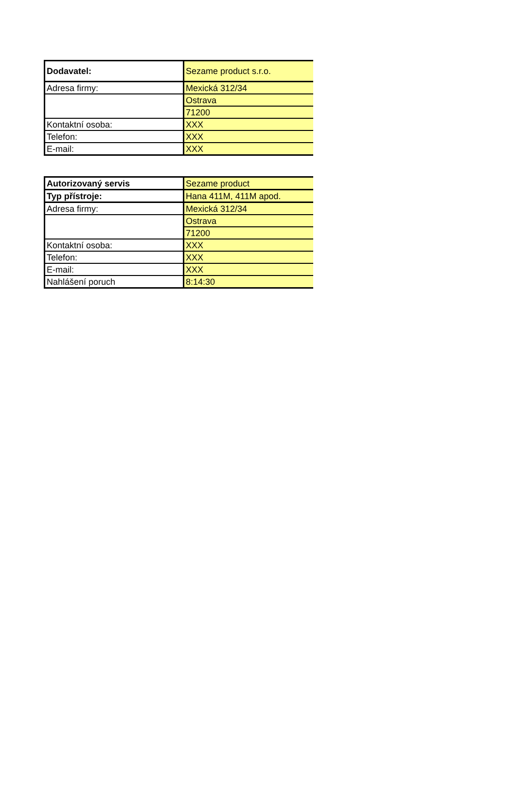| Dodavatel: | Sezame product s.r.o. |
| Adresa firmy: | Mexická 312/34 |
| | Ostrava |
| | 71200 |
| Kontaktní osoba: | XXX |
| Telefon: | XXX |
| E-mail: | XXX |
| Autorizovaný servis | Sezame product |
| Typ přístroje: | Hana 411M, 411M apod. |
| Adresa firmy: | Mexická 312/34 |
| | Ostrava |
| | 71200 |
| Kontaktní osoba: | XXX |
| Telefon: | XXX |
| E-mail: | XXX |
| Nahlášení poruch | 8:14:30 |